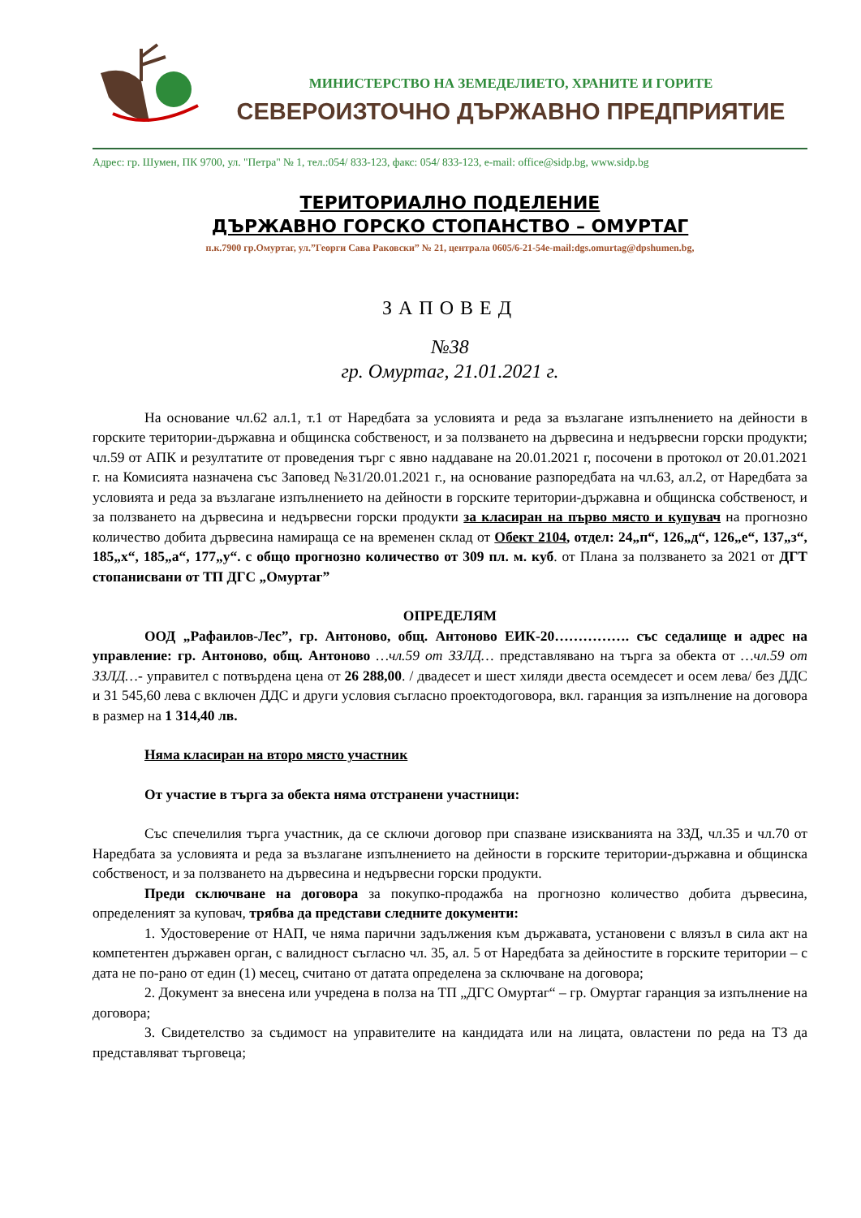МИНИСТЕРСТВО НА ЗЕМЕДЕЛИЕТО, ХРАНИТЕ И ГОРИТЕ
СЕВЕРОИЗТОЧНО ДЪРЖАВНО ПРЕДПРИЯТИЕ
Адрес: гр. Шумен, ПК 9700, ул. "Петра" № 1, тел.:054/ 833-123, факс: 054/ 833-123, e-mail: office@sidp.bg, www.sidp.bg
ТЕРИТОРИАЛНО ПОДЕЛЕНИЕ
ДЪРЖАВНО ГОРСКО СТОПАНСТВО – ОМУРТАГ
п.к.7900 гр.Омуртаг, ул.”Георги Сава Раковски” № 21, централа 0605/6-21-54e-mail:dgs.omurtag@dpshumen.bg,
ЗАПОВЕД
№38
гр. Омуртаг, 21.01.2021 г.
На основание чл.62 ал.1, т.1 от Наредбата за условията и реда за възлагане изпълнението на дейности в горските територии-държавна и общинска собственост, и за ползването на дървесина и недървесни горски продукти; чл.59 от АПК и резултатите от проведения търг с явно наддаване на 20.01.2021 г, посочени в протокол от 20.01.2021 г. на Комисията назначена със Заповед №31/20.01.2021 г., на основание разпоредбата на чл.63, ал.2, от Наредбата за условията и реда за възлагане изпълнението на дейности в горските територии-държавна и общинска собственост, и за ползването на дървесина и недървесни горски продукти за класиран на първо място и купувач на прогнозно количество добита дървесина намираща се на временен склад от Обект 2104, отдел: 24„п“, 126„д“, 126„е“, 137„з“, 185„х“, 185„а“, 177„у“. с общо прогнозно количество от 309 пл. м. куб. от Плана за ползването за 2021 от ДГТ стопанисвани от ТП ДГС „Омуртаг”
ОПРЕДЕЛЯМ
ООД „Рафаилов-Лес”, гр. Антоново, общ. Антоново ЕИК-20……………. със седалище и адрес на управление: гр. Антоново, общ. Антоново …чл.59 от ЗЗЛД… представлявано на търга за обекта от …чл.59 от ЗЗЛД…- управител с потвърдена цена от 26 288,00. / двадесет и шест хиляди двеста осемдесет и осем лева/ без ДДС и 31 545,60 лева с включен ДДС и други условия съгласно проектодоговора, вкл. гаранция за изпълнение на договора в размер на 1 314,40 лв.
Няма класиран на второ място участник
От участие в търга за обекта няма отстранени участници:
Със спечелилия търга участник, да се сключи договор при спазване изискванията на ЗЗД, чл.35 и чл.70 от Наредбата за условията и реда за възлагане изпълнението на дейности в горските територии-държавна и общинска собственост, и за ползването на дървесина и недървесни горски продукти.
Преди сключване на договора за покупко-продажба на прогнозно количество добита дървесина, определеният за куповач, трябва да представи следните документи:
1. Удостоверение от НАП, че няма парични задължения към държавата, установени с влязъл в сила акт на компетентен държавен орган, с валидност съгласно чл. 35, ал. 5 от Наредбата за дейностите в горските територии – с дата не по-рано от един (1) месец, считано от датата определена за сключване на договора;
2. Документ за внесена или учредена в полза на ТП „ДГС Омуртаг“ – гр. Омуртаг гаранция за изпълнение на договора;
3. Свидетелство за съдимост на управителите на кандидата или на лицата, овластени по реда на ТЗ да представляват търговеца;